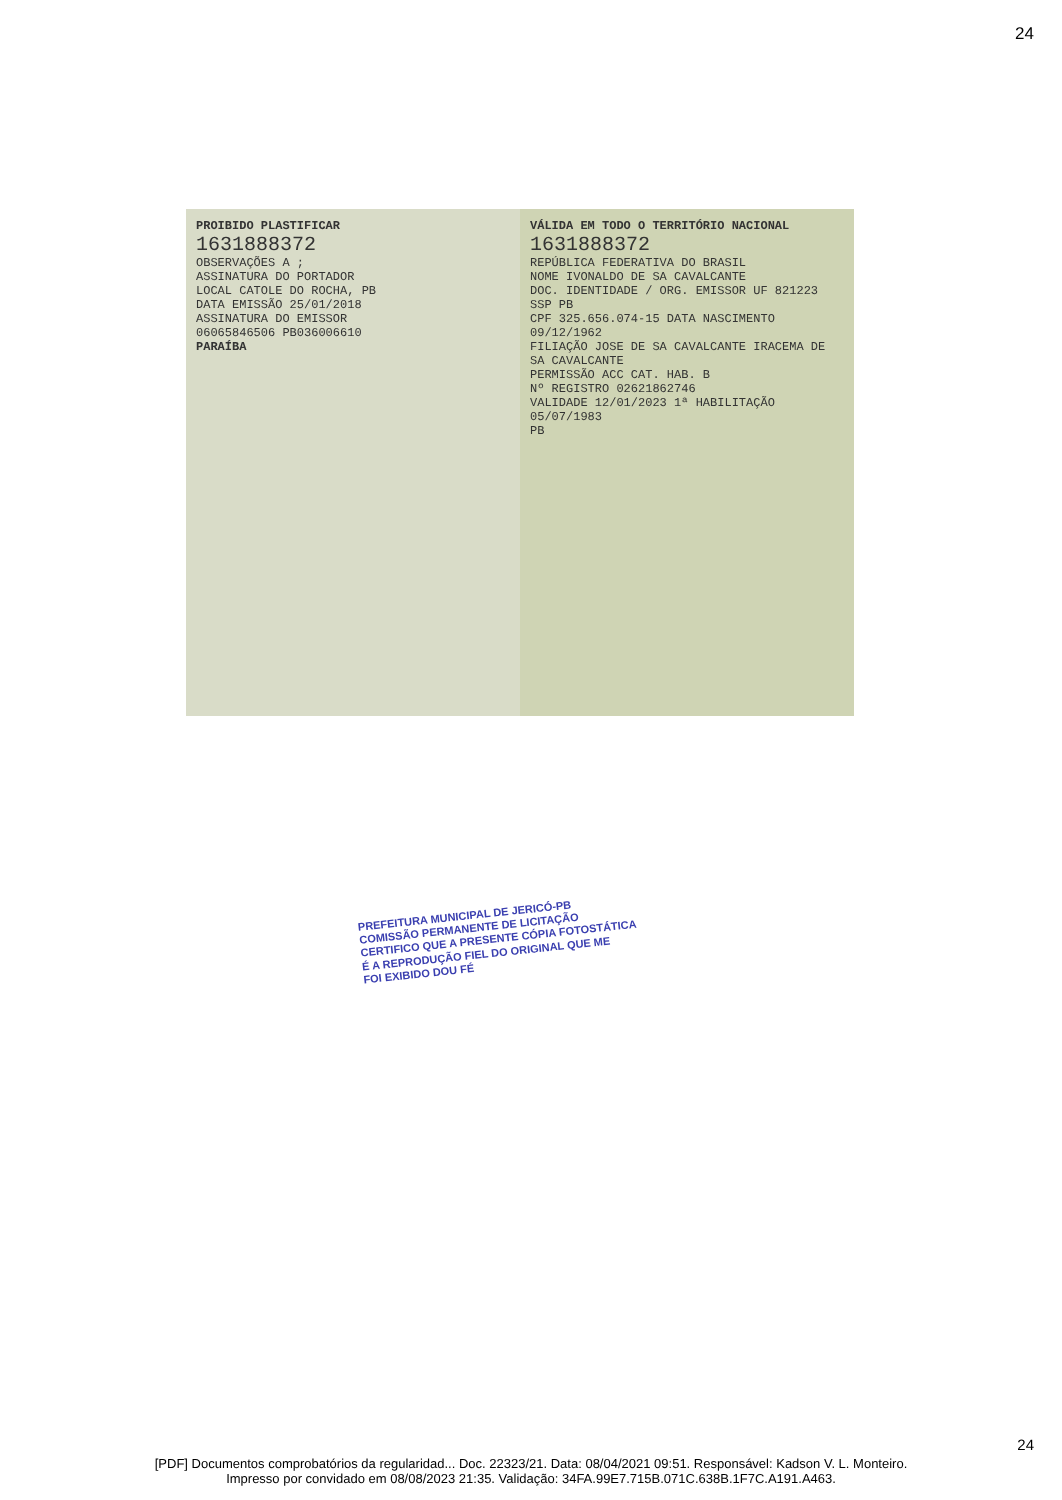24
PROIBIDO PLASTIFICAR
1631888372
OBSERVAÇÕES A ;
ASSINATURA DO PORTADOR
LOCAL CATOLE DO ROCHA, PB
DATA EMISSÃO 25/01/2018
ASSINATURA DO EMISSOR
06065846506 PB036006610
PARAÍBA
VÁLIDA EM TODO O TERRITÓRIO NACIONAL
1631888372
REPÚBLICA FEDERATIVA DO BRASIL
NOME IVONALDO DE SA CAVALCANTE
DOC. IDENTIDADE / ORG. EMISSOR UF 821223 SSP PB
CPF 325.656.074-15 DATA NASCIMENTO 09/12/1962
FILIAÇÃO JOSE DE SA CAVALCANTE IRACEMA DE SA CAVALCANTE
PERMISSÃO ACC CAT. HAB. B
Nº REGISTRO 02621862746
VALIDADE 12/01/2023 1ª HABILITAÇÃO 05/07/1983
PB
PREFEITURA MUNICIPAL DE JERICÓ-PB
COMISSÃO PERMANENTE DE LICITAÇÃO
CERTIFICO QUE A PRESENTE CÓPIA FOTOSTÁTICA
É A REPRODUÇÃO FIEL DO ORIGINAL QUE ME
FOI EXIBIDO DOU FÉ
24
[PDF] Documentos comprobatórios da regularidad... Doc. 22323/21. Data: 08/04/2021 09:51. Responsável: Kadson V. L. Monteiro.
Impresso por convidado em 08/08/2023 21:35. Validação: 34FA.99E7.715B.071C.638B.1F7C.A191.A463.